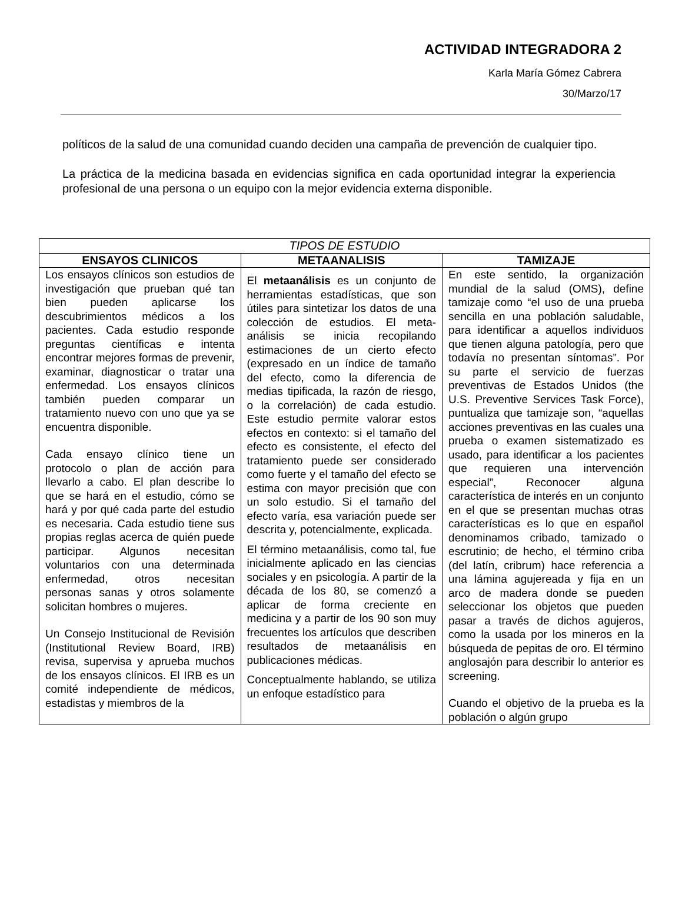ACTIVIDAD INTEGRADORA 2
Karla María Gómez Cabrera
30/Marzo/17
políticos de la salud de una comunidad cuando deciden una campaña de prevención de cualquier tipo.
La práctica de la medicina basada en evidencias significa en cada oportunidad integrar la experiencia profesional de una persona o un equipo con la mejor evidencia externa disponible.
| TIPOS DE ESTUDIO | | |
| --- | --- | --- |
| ENSAYOS CLINICOS | METAANALISIS | TAMIZAJE |
| Los ensayos clínicos son estudios de investigación que prueban qué tan bien pueden aplicarse los descubrimientos médicos a los pacientes. Cada estudio responde preguntas científicas e intenta encontrar mejores formas de prevenir, examinar, diagnosticar o tratar una enfermedad. Los ensayos clínicos también pueden comparar un tratamiento nuevo con uno que ya se encuentra disponible. Cada ensayo clínico tiene un protocolo o plan de acción para llevarlo a cabo. El plan describe lo que se hará en el estudio, cómo se hará y por qué cada parte del estudio es necesaria. Cada estudio tiene sus propias reglas acerca de quién puede participar. Algunos necesitan voluntarios con una determinada enfermedad, otros necesitan personas sanas y otros solamente solicitan hombres o mujeres. Un Consejo Institucional de Revisión (Institutional Review Board, IRB) revisa, supervisa y aprueba muchos de los ensayos clínicos. El IRB es un comité independiente de médicos, estadistas y miembros de la | El metaanálisis es un conjunto de herramientas estadísticas, que son útiles para sintetizar los datos de una colección de estudios. El meta-análisis se inicia recopilando estimaciones de un cierto efecto (expresado en un índice de tamaño del efecto, como la diferencia de medias tipificada, la razón de riesgo, o la correlación) de cada estudio. Este estudio permite valorar estos efectos en contexto: si el tamaño del efecto es consistente, el efecto del tratamiento puede ser considerado como fuerte y el tamaño del efecto se estima con mayor precisión que con un solo estudio. Si el tamaño del efecto varía, esa variación puede ser descrita y, potencialmente, explicada. El término metaanálisis, como tal, fue inicialmente aplicado en las ciencias sociales y en psicología. A partir de la década de los 80, se comenzó a aplicar de forma creciente en medicina y a partir de los 90 son muy frecuentes los artículos que describen resultados de metaanálisis en publicaciones médicas. Conceptualmente hablando, se utiliza un enfoque estadístico para | En este sentido, la organización mundial de la salud (OMS), define tamizaje como “el uso de una prueba sencilla en una población saludable, para identificar a aquellos individuos que tienen alguna patología, pero que todavía no presentan síntomas”. Por su parte el servicio de fuerzas preventivas de Estados Unidos (the U.S. Preventive Services Task Force), puntualiza que tamizaje son, “aquellas acciones preventivas en las cuales una prueba o examen sistematizado es usado, para identificar a los pacientes que requieren una intervención especial”, Reconocer alguna característica de interés en un conjunto en el que se presentan muchas otras características es lo que en español denominamos cribado, tamizado o escrutinio; de hecho, el término criba (del latín, cribrum) hace referencia a una lámina agujereada y fija en un arco de madera donde se pueden seleccionar los objetos que pueden pasar a través de dichos agujeros, como la usada por los mineros en la búsqueda de pepitas de oro. El término anglosajón para describir lo anterior es screening. Cuando el objetivo de la prueba es la población o algún grupo |